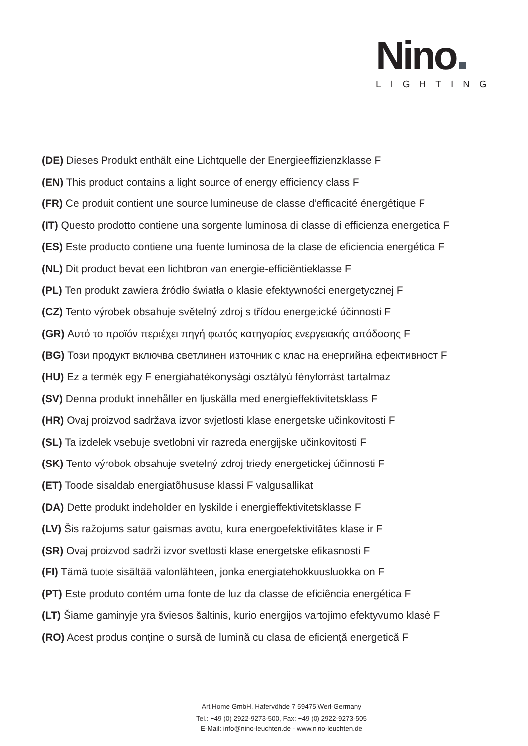Nino
LIGHTING
(DE) Dieses Produkt enthält eine Lichtquelle der Energieeffizienzklasse F
(EN) This product contains a light source of energy efficiency class F
(FR) Ce produit contient une source lumineuse de classe d’efficacité énergétique F
(IT) Questo prodotto contiene una sorgente luminosa di classe di efficienza energetica F
(ES) Este producto contiene una fuente luminosa de la clase de eficiencia energética F
(NL) Dit product bevat een lichtbron van energie-efficiëntieklasse F
(PL) Ten produkt zawiera źródło światła o klasie efektywności energetycznej F
(CZ) Tento výrobek obsahuje světelný zdroj s třídou energetické účinnosti F
(GR) Αυτό το προϊόν περιέχει πηγή φωτός κατηγορίας ενεργειακής απόδοσης F
(BG) Този продукт включва светлинен източник с клас на енергийна ефективност F
(HU) Ez a termék egy F energiahatékonysági osztályú fényforrást tartalmaz
(SV) Denna produkt innehåller en ljuskälla med energieffektivitetsklass F
(HR) Ovaj proizvod sadržava izvor svjetlosti klase energetske učinkovitosti F
(SL) Ta izdelek vsebuje svetlobni vir razreda energijske učinkovitosti F
(SK) Tento výrobok obsahuje svetelný zdroj triedy energetickej účinnosti F
(ET) Toode sisaldab energiatõhususe klassi F valgusallikat
(DA) Dette produkt indeholder en lyskilde i energieffektivitetsklasse F
(LV) Šis ražojums satur gaismas avotu, kura energoefektivitātes klase ir F
(SR) Ovaj proizvod sadrži izvor svetlosti klase energetske efikasnosti F
(FI) Tämä tuote sisältää valonlähteen, jonka energiatehokkuusluokka on F
(PT) Este produto contém uma fonte de luz da classe de eficiência energética F
(LT) Šiame gaminyje yra šviesos šaltinis, kurio energijos vartojimo efektyvumo klasė F
(RO) Acest produs conține o sursă de lumină cu clasa de eficiență energetică F
Art Home GmbH, Hafervöhde 7 59475 Werl-Germany
Tel.: +49 (0) 2922-9273-500, Fax: +49 (0) 2922-9273-505
E-Mail: info@nino-leuchten.de - www.nino-leuchten.de